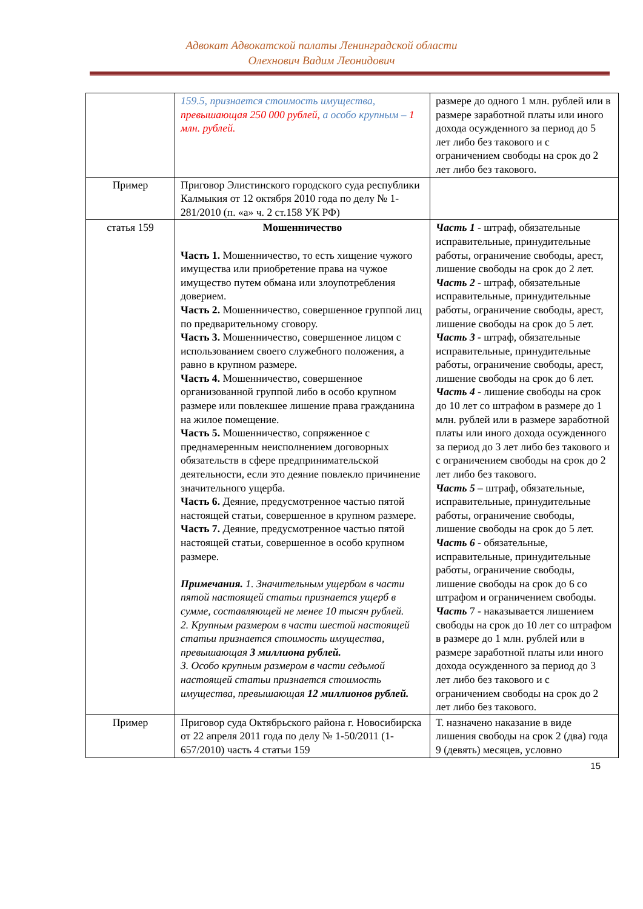Адвокат Адвокатской палаты Ленинградской области
Олехнович Вадим Леонидович
| | 159.5, признается стоимость имущества, превышающая 250 000 рублей, а особо крупным – 1 млн. рублей. | размере до одного 1 млн. рублей или в размере заработной платы или иного дохода осужденного за период до 5 лет либо без такового и с ограничением свободы на срок до 2 лет либо без такового. |
| Пример | Приговор Элистинского городского суда республики Калмыкия от 12 октября 2010 года по делу № 1-281/2010 (п. «а» ч. 2 ст.158 УК РФ) | |
| статья 159 | Мошенничество Часть 1. Мошенничество, то есть хищение чужого имущества или приобретение права на чужое имущество путем обмана или злоупотребления доверием. Часть 2. Мошенничество, совершенное группой лиц по предварительному сговору. Часть 3. Мошенничество, совершенное лицом с использованием своего служебного положения, а равно в крупном размере. Часть 4. Мошенничество, совершенное организованной группой либо в особо крупном размере или повлекшее лишение права гражданина на жилое помещение. Часть 5. Мошенничество, сопряженное с преднамеренным неисполнением договорных обязательств в сфере предпринимательской деятельности, если это деяние повлекло причинение значительного ущерба. Часть 6. Деяние, предусмотренное частью пятой настоящей статьи, совершенное в крупном размере. Часть 7. Деяние, предусмотренное частью пятой настоящей статьи, совершенное в особо крупном размере. Примечания. 1. Значительным ущербом в части пятой настоящей статьи признается ущерб в сумме, составляющей не менее 10 тысяч рублей. 2. Крупным размером в части шестой настоящей статьи признается стоимость имущества, превышающая 3 миллиона рублей. 3. Особо крупным размером в части седьмой настоящей статьи признается стоимость имущества, превышающая 12 миллионов рублей. | Часть 1 - штраф, обязательные исправительные, принудительные работы, ограничение свободы, арест, лишение свободы на срок до 2 лет. Часть 2 - штраф, обязательные исправительные, принудительные работы, ограничение свободы, арест, лишение свободы на срок до 5 лет. Часть 3 - штраф, обязательные исправительные, принудительные работы, ограничение свободы, арест, лишение свободы на срок до 6 лет. Часть 4 - лишение свободы на срок до 10 лет со штрафом в размере до 1 млн. рублей или в размере заработной платы или иного дохода осужденного за период до 3 лет либо без такового и с ограничением свободы на срок до 2 лет либо без такового. Часть 5 – штраф, обязательные, исправительные, принудительные работы, ограничение свободы, лишение свободы на срок до 5 лет. Часть 6 - обязательные, исправительные, принудительные работы, ограничение свободы, лишение свободы на срок до 6 со штрафом и ограничением свободы. Часть 7 - наказывается лишением свободы на срок до 10 лет со штрафом в размере до 1 млн. рублей или в размере заработной платы или иного дохода осужденного за период до 3 лет либо без такового и с ограничением свободы на срок до 2 лет либо без такового. |
| Пример | Приговор суда Октябрьского района г. Новосибирска от 22 апреля 2011 года по делу № 1-50/2011 (1-657/2010) часть 4 статьи 159 | Т. назначено наказание в виде лишения свободы на срок 2 (два) года 9 (девять) месяцев, условно |
15